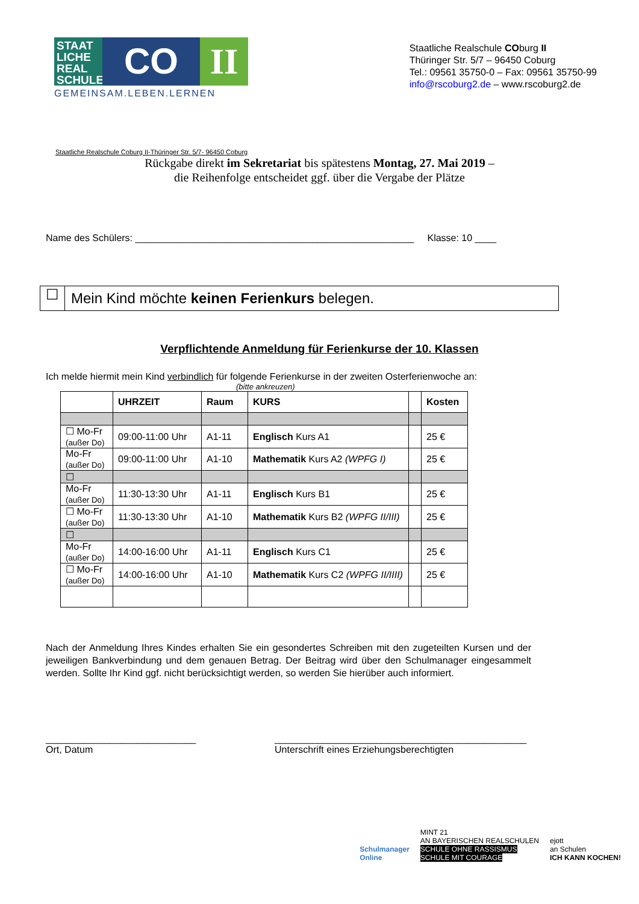STAAT LICHE REAL SCHULE
CO II
GEMEINSAM.LEBEN.LERNEN
Staatliche Realschule COburg II
Thüringer Str. 5/7 – 96450 Coburg
Tel.: 09561 35750-0 – Fax: 09561 35750-99
info@rscoburg2.de – www.rscoburg2.de
Staatliche Realschule Coburg II-Thüringer Str. 5/7- 96450 Coburg
Rückgabe direkt im Sekretariat bis spätestens Montag, 27. Mai 2019 –
die Reihenfolge entscheidet ggf. über die Vergabe der Plätze
Name des Schülers: ____________________________________________________ Klasse: 10 ____
☐
Mein Kind möchte keinen Ferienkurs belegen.
Verpflichtende Anmeldung für Ferienkurse der 10. Klassen
Ich melde hiermit mein Kind verbindlich für folgende Ferienkurse in der zweiten Osterferienwoche an:
(bitte ankreuzen)
| | UHRZEIT | Raum | KURS | | Kosten |
| --- | --- | --- | --- | --- | --- |
| ☐ Mo-Fr (außer Do) | 09:00-11:00 Uhr | A1-11 | Englisch Kurs A1 | | 25 € |
| Mo-Fr (außer Do) | 09:00-11:00 Uhr | A1-10 | Mathematik Kurs A2 (WPFG I) | | 25 € |
| ☐ | | | | | |
| Mo-Fr (außer Do) | 11:30-13:30 Uhr | A1-11 | Englisch Kurs B1 | | 25 € |
| ☐ Mo-Fr (außer Do) | 11:30-13:30 Uhr | A1-10 | Mathematik Kurs B2 (WPFG II/III) | | 25 € |
| ☐ | | | | | |
| Mo-Fr (außer Do) | 14:00-16:00 Uhr | A1-11 | Englisch Kurs C1 | | 25 € |
| ☐ Mo-Fr (außer Do) | 14:00-16:00 Uhr | A1-10 | Mathematik Kurs C2 (WPFG II/IIII) | | 25 € |
Nach der Anmeldung Ihres Kindes erhalten Sie ein gesondertes Schreiben mit den zugeteilten Kursen und der jeweiligen Bankverbindung und dem genauen Betrag. Der Beitrag wird über den Schulmanager eingesammelt werden. Sollte Ihr Kind ggf. nicht berücksichtigt werden, so werden Sie hierüber auch informiert.
____________________________
Ort, Datum
_______________________________________________
Unterschrift eines Erziehungsberechtigten
Schulmanager
Online
MINT 21
AN BAYERISCHEN REALSCHULEN
SCHULE OHNE RASSISMUS
SCHULE MIT COURAGE
ejott
an Schulen
ICH KANN KOCHEN!